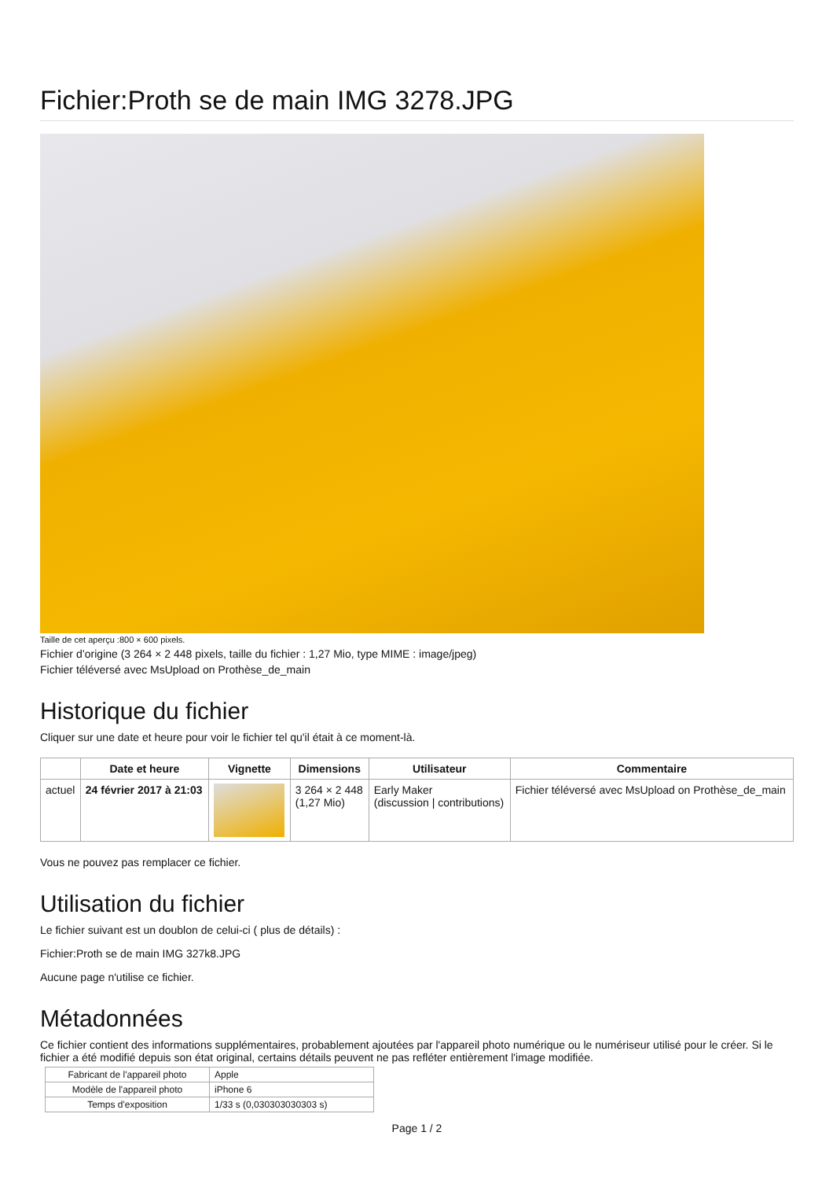Fichier:Proth se de main IMG 3278.JPG
Taille de cet aperçu :800 × 600 pixels.
Fichier d’origine (3 264 × 2 448 pixels, taille du fichier : 1,27 Mio, type MIME : image/jpeg)
Fichier téléversé avec MsUpload on Prothèse_de_main
Historique du fichier
Cliquer sur une date et heure pour voir le fichier tel qu'il était à ce moment-là.
| | Date et heure | Vignette | Dimensions | Utilisateur | Commentaire |
| --- | --- | --- | --- | --- | --- |
| actuel | 24 février 2017 à 21:03 | | 3 264 × 2 448 (1,27 Mio) | Early Maker (discussion / contributions) | Fichier téléversé avec MsUpload on Prothèse_de_main |
Vous ne pouvez pas remplacer ce fichier.
Utilisation du fichier
Le fichier suivant est un doublon de celui-ci ( plus de détails) :
Fichier:Proth se de main IMG 327k8.JPG
Aucune page n'utilise ce fichier.
Métadonnées
Ce fichier contient des informations supplémentaires, probablement ajoutées par l'appareil photo numérique ou le numériseur utilisé pour le créer. Si le fichier a été modifié depuis son état original, certains détails peuvent ne pas refléter entièrement l'image modifiée.
| Fabricant de l'appareil photo | Apple |
| Modèle de l'appareil photo | iPhone 6 |
| Temps d'exposition | 1/33 s (0,030303030303 s) |
Page 1 / 2